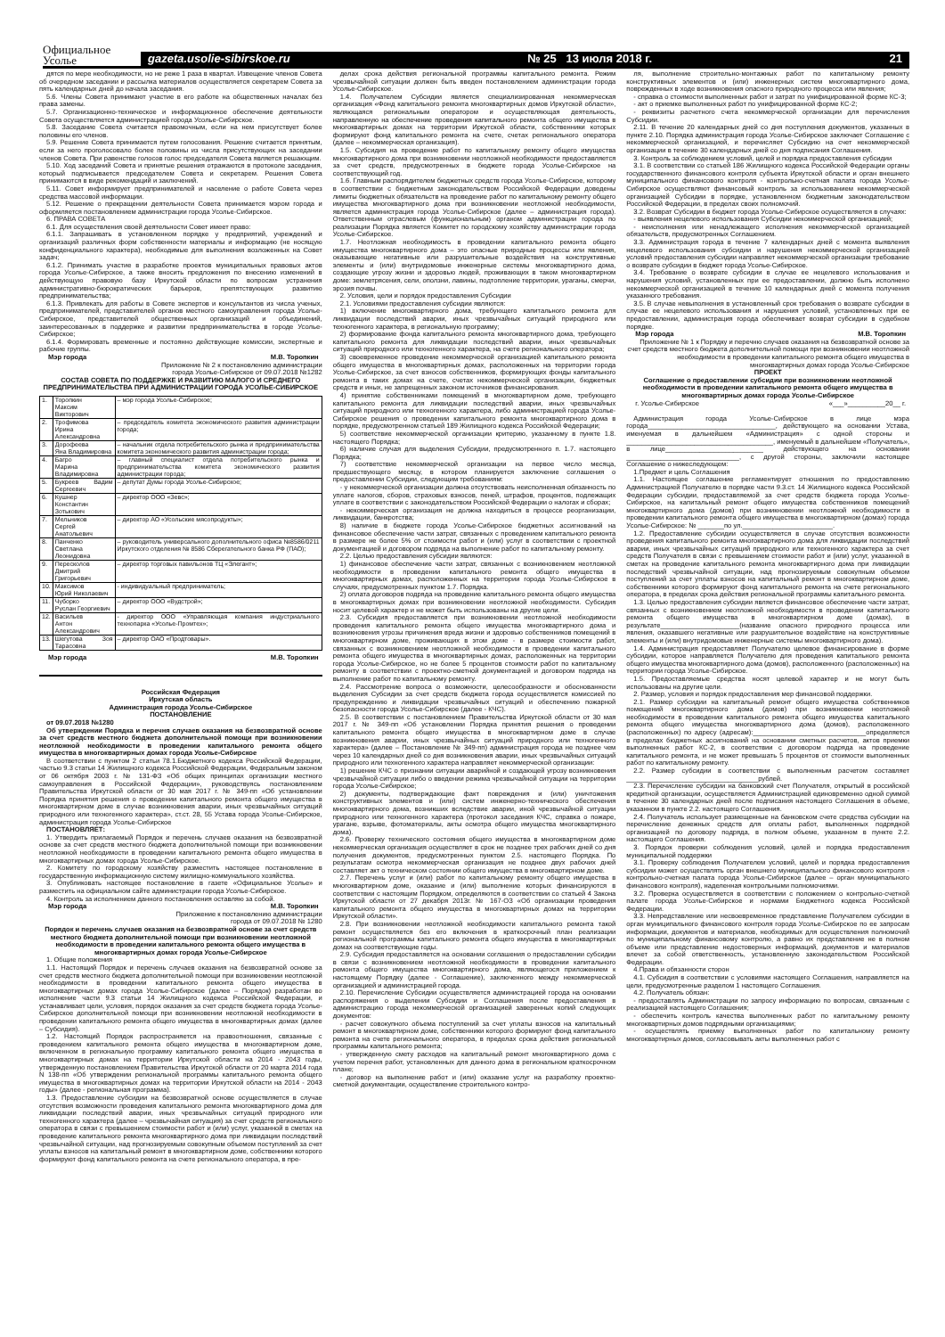Официальное
Усолье
gazeta.usolie-sibirskoe.ru № 25 13 июля 2018 г. 21
дятся по мере необходимости, но не реже 1 раза в квартал. Извещение членов Совета об очередном заседании и рассылка материалов осуществляется секретарем Совета за пять календарных дней до начала заседания.
5.6. Члены Совета принимают участие в его работе на общественных началах без права замены.
5.7. Организационно-техническое и информационное обеспечение деятельности Совета осуществляется администрацией города Усолье-Сибирское.
5.8. Заседание Совета считается правомочным, если на нем присутствует более половины его членов.
5.9. Решение Совета принимается путем голосования. Решение считается принятым, если за него проголосовало более половины из числа присутствующих на заседании членов Совета. При равенстве голосов голос председателя Совета является решающим.
5.10. Ход заседаний Совета и принятые решения отражаются в протоколе заседания, который подписывается председателем Совета и секретарем. Решения Совета принимаются в виде рекомендаций и заключений.
5.11. Совет информирует предпринимателей и население о работе Совета через средства массовой информации.
5.12. Решение о прекращении деятельности Совета принимается мэром города и оформляется постановлением администрации города Усолье-Сибирское.
6. ПРАВА СОВЕТА
6.1. Для осуществления своей деятельности Совет имеет право:
6.1.1. Запрашивать в установленном порядке у предприятий, учреждений и организаций различных форм собственности материалы и информацию (не носящую конфиденциального характера), необходимые для выполнения возложенных на Совет задач;
6.1.2. Принимать участие в разработке проектов муниципальных правовых актов города Усолье-Сибирское, а также вносить предложения по внесению изменений в действующую правовую базу Иркутской области по вопросам устранения административно-бюрократических барьеров, препятствующих развитию предпринимательства;
6.1.3. Привлекать для работы в Совете экспертов и консультантов из числа ученых, предпринимателей, представителей органов местного самоуправления города Усолье-Сибирское, представителей общественных организаций и объединений, заинтересованных в поддержке и развитии предпринимательства в городе Усолье-Сибирское;
6.1.4. Формировать временные и постоянно действующие комиссии, экспертные и рабочие группы.
Мэр города М.В. Торопкин
Приложение № 2 к постановлению администрации
города Усолье-Сибирское от 09.07.2018 №1282
СОСТАВ СОВЕТА ПО ПОДДЕРЖКЕ И РАЗВИТИЮ МАЛОГО И СРЕДНЕГО ПРЕДПРИНИМАТЕЛЬСТВА ПРИ АДМИНИСТРАЦИИ ГОРОДА УСОЛЬЕ-СИБИРСКОЕ
| 1. | Торопкин Максим Викторович | – мэр города Усолье-Сибирское; |
| 2. | Трофимова Ирина Александровна | – председатель комитета экономического развития администрации города; |
| 3. | Дорофеева Яна Владимировна | – начальник отдела потребительского рынка и предпринимательства комитета экономического развития администрации города; |
| 4. | Багро Марина Владимировна | – главный специалист отдела потребительского рынка и предпринимательства комитета экономического развития администрации города; |
| 5. | Букреев Вадим Сергеевич | – депутат Думы города Усолье-Сибирское; |
| 6. | Кушнер Константин Зотькович | – директор ООО «Зевс»; |
| 7. | Мельников Сергей Анатольевич | – директор АО «Усольские мясопродукты»; |
| 8. | Панченко Светлана Леонидовна | – руководитель универсального дополнительного офиса №8586/0211 Иркутского отделения № 8586 Сберегательного банка РФ (ПАО); |
| 9. | Пересколов Дмитрий Григорьевич | – директор торговых павильонов ТЦ «Элегант»; |
| 10. | Максимов Юрий Николаевич | - индивидуальный предприниматель; |
| 11. | Чуборко Руслан Георгиевич | – директор ООО «Вудстрой»; |
| 12. | Васильев Антон Александрович | - директор ООО «Управляющая компания индустриального технопарка «Усолье-Промтех»; |
| 13. | Шегутова Зоя Тарасовна | – директор ОАО «Продтовары». |
Мэр города М.В. Торопкин
Российская Федерация
Иркутская область
Администрация города Усолье-Сибирское
ПОСТАНОВЛЕНИЕ
от 09.07.2018 №1280
Об утверждении Порядка и перечня случаев оказания на безвозвратной основе за счет средств местного бюджета дополнительной помощи при возникновении неотложной необходимости в проведении капитального ремонта общего имущества в многоквартирных домах города Усолье-Сибирское
В соответствии с пунктом 2 статьи 78.1.Бюджетного кодекса Российской Федерации, частью 9.3 статьи 14 Жилищного кодекса Российской Федерации, Федеральным законом от 06 октября 2003 г. № 131-ФЗ «Об общих принципах организации местного самоуправления в Российской Федерации», руководствуясь постановлением Правительства Иркутской области от 30 мая 2017 г. № 349-пп «Об установлении Порядка принятия решения о проведении капитального ремонта общего имущества в многоквартирном доме в случае возникновения аварии, иных чрезвычайных ситуаций природного или техногенного характера», ст.ст. 28, 55 Устава города Усолье-Сибирское, администрация города Усолье-Сибирское
ПОСТАНОВЛЯЕТ:
1. Утвердить прилагаемый Порядок и перечень случаев оказания на безвозвратной основе за счет средств местного бюджета дополнительной помощи при возникновении неотложной необходимости в проведении капитального ремонта общего имущества в многоквартирных домах города Усолье-Сибирское.
2. Комитету по городскому хозяйству разместить настоящее постановление в государственную информационную систему жилищно-коммунального хозяйства.
3. Опубликовать настоящее постановление в газете «Официальное Усолье» и разместить на официальном сайте администрации города Усолье-Сибирское.
4. Контроль за исполнением данного постановления оставляю за собой.
Мэр города М.В. Торопкин
Приложение к постановлению администрации
города от 09.07.2018 № 1280
Порядок и перечень случаев оказания на безвозвратной основе за счет средств местного бюджета дополнительной помощи при возникновении неотложной необходимости в проведении капитального ремонта общего имущества в многоквартирных домах города Усолье-Сибирское
1. Общие положения
1.1. Настоящий Порядок и перечень случаев оказания на безвозвратной основе за счет средств местного бюджета дополнительной помощи при возникновении неотложной необходимости в проведении капитального ремонта общего имущества в многоквартирных домах города Усолье-Сибирское (далее – Порядок) разработан во исполнение части 9.3 статьи 14 Жилищного кодекса Российской Федерации, и устанавливает цели, условия, порядок оказания за счет средств бюджета города Усолье-Сибирское дополнительной помощи при возникновении неотложной необходимости в проведении капитального ремонта общего имущества в многоквартирных домах (далее – Субсидия).
1.2. Настоящий Порядок распространяется на правоотношения, связанные с проведением капитального ремонта общего имущества в многоквартирном доме, включенном в региональную программу капитального ремонта общего имущества в многоквартирных домах на территории Иркутской области на 2014 - 2043 годы, утвержденную постановлением Правительства Иркутской области от 20 марта 2014 года N 138-пп «Об утверждении региональной программы капитального ремонта общего имущества в многоквартирных домах на территории Иркутской области на 2014 - 2043 годы» (далее - региональная программа).
1.3. Предоставление субсидии на безвозвратной основе осуществляется в случае отсутствия возможности проведения капитального ремонта многоквартирного дома для ликвидации последствий аварии, иных чрезвычайных ситуаций природного или техногенного характера (далее – чрезвычайная ситуация) за счет средств регионального оператора в связи с превышением стоимости работ и (или) услуг, указанной в сметах на проведение капитального ремонта многоквартирного дома при ликвидации последствий чрезвычайной ситуации, над прогнозируемым совокупным объемом поступлений за счет уплаты взносов на капитальный ремонт в многоквартирном доме, собственники которого формируют фонд капитального ремонта на счете регионального оператора, в пре-
делах срока действия региональной программы капитального ремонта. Режим чрезвычайной ситуации должен быть введен постановлением администрации города Усолье-Сибирское.
1.4. Получателем Субсидии является специализированная некоммерческая организация «Фонд капитального ремонта многоквартирных домов Иркутской области», являющаяся региональным оператором и осуществляющая деятельность, направленную на обеспечение проведения капитального ремонта общего имущества в многоквартирных домах на территории Иркутской области, собственники которых формируют фонд капитального ремонта на счете, счетах регионального оператора (далее – некоммерческая организация).
1.5. Субсидия на проведение работ по капитальному ремонту общего имущества многоквартирного дома при возникновении неотложной необходимости предоставляется за счет средств, предусмотренных в бюджете города Усолье-Сибирское на соответствующий год.
1.6. Главным распорядителем бюджетных средств города Усолье-Сибирское, которому в соответствии с бюджетным законодательством Российской Федерации доведены лимиты бюджетных обязательств на проведение работ по капитальному ремонту общего имущества многоквартирного дома при возникновении неотложной необходимости, является администрация города Усолье-Сибирское (далее – администрация города). Ответственным отраслевым (функциональным) органом администрации города по реализации Порядка является Комитет по городскому хозяйству администрации города Усолье-Сибирское.
1.7. Неотложная необходимость в проведении капитального ремонта общего имущества многоквартирного дома – это опасные природные процессы или явления, оказывающие негативные или разрушительные воздействия на конструктивные элементы и (или) внутридомовые инженерные системы многоквартирного дома, создающие угрозу жизни и здоровью людей, проживающих в таком многоквартирном доме: землетрясения, сели, оползни, лавины, подтопление территории, ураганы, смерчи, эрозия почвы.
2. Условия, цели и порядок предоставления Субсидии
2.1. Условиями предоставления субсидии являются:
1) включение многоквартирного дома, требующего капитального ремонта для ликвидации последствий аварии, иных чрезвычайных ситуаций природного или техногенного характера, в региональную программу;
2) формирование фонда капитального ремонта многоквартирного дома, требующего капитального ремонта для ликвидации последствий аварии, иных чрезвычайных ситуаций природного или техногенного характера, на счете регионального оператора;
3) своевременное проведение некоммерческой организацией капитального ремонта общего имущества в многоквартирных домах, расположенных на территории города Усолье-Сибирское, за счет взносов собственников, формирующих фонды капитального ремонта в таких домах на счете, счетах некоммерческой организации, бюджетных средств и иных, не запрещенных законом источников финансирования.
4) принятие собственниками помещений в многоквартирном доме, требующего капитального ремонта для ликвидации последствий аварии, иных чрезвычайных ситуаций природного или техногенного характера, либо администрацией города Усолье-Сибирское решения о проведении капитального ремонта многоквартирного дома в порядке, предусмотренном статьей 189 Жилищного кодекса Российской Федерации;
5) соответствие некоммерческой организации критерию, указанному в пункте 1.8. настоящего Порядка;
6) наличие случая для выделения Субсидии, предусмотренного п. 1.7. настоящего Порядка;
7) соответствие некоммерческой организации на первое число месяца, предшествующего месяцу, в котором планируется заключение соглашения о предоставлении Субсидии, следующим требованиям:
- у некоммерческой организации должна отсутствовать неисполненная обязанность по уплате налогов, сборов, страховых взносов, пеней, штрафов, процентов, подлежащих уплате в соответствии с законодательством Российской Федерации о налогах и сборах;
- некоммерческая организация не должна находиться в процессе реорганизации, ликвидации, банкротства;
8) наличие в бюджете города Усолье-Сибирское бюджетных ассигнований на финансовое обеспечение части затрат, связанных с проведением капитального ремонта в размере не более 5% от стоимости работ и (или) услуг в соответствии с проектной документацией и договором подряда на выполнение работ по капитальному ремонту.
2.2. Целью предоставления субсидии являются:
1) финансовое обеспечение части затрат, связанных с возникновением неотложной необходимости в проведении капитального ремонта общего имущества в многоквартирных домах, расположенных на территории города Усолье-Сибирское в случаях, предусмотренных пунктом 1.7. Порядка.
2) оплата договоров подряда на проведение капитального ремонта общего имущества в многоквартирных домах при возникновении неотложной необходимости. Субсидия носит целевой характер и не может быть использованы на другие цели.
2.3. Субсидия предоставляется при возникновении неотложной необходимости проведения капитального ремонта общего имущества многоквартирного дома и возникновения угрозы причинения вреда жизни и здоровью собственников помещений в многоквартирном доме, проживающих в этом доме - в размере стоимости работ, связанных с возникновением неотложной необходимости в проведении капитального ремонта общего имущества в многоквартирных домах, расположенных на территории города Усолье-Сибирское, но не более 5 процентов стоимости работ по капитальному ремонту в соответствии с проектно-сметной документацией и договором подряда на выполнение работ по капитальному ремонту.
2.4. Рассмотрение вопроса о возможности, целесообразности и обоснованности выделения Субсидии за счет средств бюджета города осуществляется комиссией по предупреждению и ликвидации чрезвычайных ситуаций и обеспечению пожарной безопасности города Усолье-Сибирское (далее - КЧС).
2.5. В соответствии с постановлением Правительства Иркутской области от 30 мая 2017 г. № 349-пп «Об установлении Порядка принятия решения о проведении капитального ремонта общего имущества в многоквартирном доме в случае возникновения аварии, иных чрезвычайных ситуаций природного или техногенного характера» (далее – Постановление № 349-пп) администрация города не позднее чем через 10 календарных дней со дня возникновения аварии, иных чрезвычайных ситуаций природного или техногенного характера направляет некоммерческой организации:
1) решение КЧС о признании ситуации аварийной и создающей угрозу возникновения чрезвычайной ситуации либо о введении режима чрезвычайной ситуации на территории города Усолье-Сибирское;
2) документы, подтверждающие факт повреждения и (или) уничтожения конструктивных элементов и (или) систем инженерно-технического обеспечения многоквартирного дома, возникших вследствие аварии, иной чрезвычайной ситуации природного или техногенного характера (протокол заседания КЧС, справка о пожаре, урагане, взрыве, фотоматериалы, акты осмотра общего имущества многоквартирного дома).
2.6. Проверку технического состояния общего имущества в многоквартирном доме некоммерческая организация осуществляет в срок не позднее трех рабочих дней со дня получения документов, предусмотренных пунктом 2.5. настоящего Порядка. По результатам осмотра некоммерческая организация не позднее двух рабочих дней составляет акт о техническом состоянии общего имущества в многоквартирном доме.
2.7. Перечень услуг и (или) работ по капитальному ремонту общего имущества в многоквартирном доме, оказание и (или) выполнение которых финансируются в соответствии с настоящим Порядком, определяются в соответствии со статьей 4 Закона Иркутской области от 27 декабря 2013г. № 167-ОЗ «Об организации проведения капитального ремонта общего имущества в многоквартирных домах на территории Иркутской области».
2.8. При возникновении неотложной необходимости капитального ремонта такой ремонт осуществляется без его включения в краткосрочный план реализации региональной программы капитального ремонта общего имущества в многоквартирных домах на соответствующие годы.
2.9. Субсидия предоставляется на основании соглашения о предоставлении субсидии в связи с возникновением неотложной необходимости в проведении капитального ремонта общего имущества многоквартирного дома, являющегося приложением к настоящему Порядку (далее - Соглашение), заключенного между некоммерческой организацией и администрацией города.
2.10. Перечисление Субсидии осуществляется администрацией города на основании распоряжения о выделении Субсидии и Соглашения после предоставления в администрацию города некоммерческой организацией заверенных копий следующих документов:
- расчет совокупного объема поступлений за счет уплаты взносов на капитальный ремонт в многоквартирном доме, собственники которого формируют фонд капитального ремонта на счете регионального оператора, в пределах срока действия региональной программы капитального ремонта;
- утвержденную смету расходов на капитальный ремонт многоквартирного дома с учетом перечня работ, установленных для данного дома в региональном краткосрочном плане;
- договор на выполнение работ и (или) оказание услуг на разработку проектно-сметной документации, осуществление строительного контро-
ля, выполнение строительно-монтажных работ по капитальному ремонту конструктивных элементов и (или) инженерных систем многоквартирного дома, поврежденных в ходе возникновения опасного природного процесса или явления;
- справка о стоимости выполненных работ и затрат по унифицированной форме КС-3;
- акт о приемке выполненных работ по унифицированной форме КС-2;
- реквизиты расчетного счета некоммерческой организации для перечисления Субсидии.
2.11. В течение 20 календарных дней со дня поступления документов, указанных в пункте 2.10. Порядка администрация города Усолье-Сибирское заключает Соглашение с некоммерческой организацией, и перечисляет Субсидию на счет некоммерческой организации в течение 30 календарных дней со дня подписания Соглашения.
3. Контроль за соблюдением условий, целей и порядка предоставления субсидии
3.1. В соответствии со статьей 186 Жилищного кодекса Российской Федерации органы государственного финансового контроля субъекта Иркутской области и орган внешнего муниципального финансового контроля - контрольно-счетная палата города Усолье-Сибирское осуществляют финансовый контроль за использованием некоммерческой организацией Субсидии в порядке, установленном бюджетным законодательством Российской Федерации, в пределах своих полномочий.
3.2. Возврат Субсидии в бюджет города Усолье-Сибирское осуществляется в случаях:
- выявления нецелевого использования Субсидии некоммерческой организацией;
- неисполнения или ненадлежащего исполнения некоммерческой организацией обязательств, предусмотренных Соглашением.
3.3. Администрация города в течение 7 календарных дней с момента выявления нецелевого использования субсидии и нарушения некоммерческой организацией условий предоставления субсидии направляет некоммерческой организации требование о возврате субсидии в бюджет города Усолье-Сибирское.
3.4. Требование о возврате субсидии в случае ее нецелевого использования и нарушения условий, установленных при ее предоставлении, должно быть исполнено некоммерческой организацией в течение 10 календарных дней с момента получения указанного требования.
3.5. В случае невыполнения в установленный срок требования о возврате субсидии в случае ее нецелевого использования и нарушения условий, установленных при ее предоставлении, администрация города обеспечивает возврат субсидии в судебном порядке.
Мэр города М.В. Торопкин
Приложение № 1 к Порядку и перечню случаев оказания на безвозвратной основе за счет средств местного бюджета дополнительной помощи при возникновении неотложной необходимости в проведении капитального ремонта общего имущества в многоквартирных домах города Усолье-Сибирское
ПРОЕКТ
Соглашение о предоставлении субсидии при возникновении неотложной необходимости в проведении капитального ремонта общего имущества в многоквартирных домах города Усолье-Сибирское
г. Усолье-Сибирское «___»__________20__ г.
Администрация города Усолье-Сибирское в лице мэра города__________________________________, действующего на основании Устава, именуемая в дальнейшем «Администрация» с одной стороны и _______________________________________, именуемый в дальнейшем «Получатель», в лице__________________________ действующего на основании ______________________________, с другой стороны, заключили настоящее Соглашение о нижеследующем:
1.Предмет и цель Соглашения
1.1. Настоящее соглашение регламентирует отношения по предоставлению Администрацией Получателю в порядке части 9.3.ст. 14 Жилищного кодекса Российской Федерации субсидии, предоставляемой за счет средств бюджета города Усолье-Сибирское, на капитальный ремонт общего имущества собственников помещений многоквартирного дома (домов) при возникновении неотложной необходимости в проведении капитального ремонта общего имущества в многоквартирном (домах) города Усолье-Сибирское: № _______по ул.________________________.
1.2. Предоставление субсидии осуществляется в случае отсутствия возможности проведения капитального ремонта многоквартирного дома для ликвидации последствий аварии, иных чрезвычайных ситуаций природного или техногенного характера за счет средств Получателя в связи с превышением стоимости работ и (или) услуг, указанной в сметах на проведение капитального ремонта многоквартирного дома при ликвидации последствий чрезвычайной ситуации, над прогнозируемым совокупным объемом поступлений за счет уплаты взносов на капитальный ремонт в многоквартирном доме, собственники которого формируют фонд капитального ремонта на счете регионального оператора, в пределах срока действия региональной программы капитального ремонта.
1.3. Целью предоставления субсидии является финансовое обеспечение части затрат, связанных с возникновением неотложной необходимости в проведении капитального ремонта общего имущества в многоквартирном доме (домах), в результате_____________________(название опасного природного процесса или явления, оказавшего негативные или разрушительное воздействие на конструктивные элементы и (или) внутридомовые инженерные системы многоквартирного дома).
1.4. Администрация предоставляет Получателю целевое финансирование в форме субсидии, которое направляется Получателю для проведения капитального ремонта общего имущества многоквартирного дома (домов), расположенного (расположенных) на территории города Усолье-Сибирское.
1.5. Предоставляемые средства носят целевой характер и не могут быть использованы на другие цели.
2. Размер, условия и порядок предоставления мер финансовой поддержки.
2.1. Размер субсидии на капитальный ремонт общего имущества собственников помещений многоквартирного дома (домов) при возникновении неотложной необходимости в проведении капитального ремонта общего имущества капитального ремонта общего имущества многоквартирного дома (домов), расположенного (расположенных) по адресу (адресам):______________________________определяется в пределах бюджетных ассигнований на основании сметных расчетов, актов приемки выполненных работ КС-2, в соответствии с договором подряда на проведение капитального ремонта, и не может превышать 5 процентов от стоимости выполненных работ по капитальному ремонту.
2.2. Размер субсидии в соответствии с выполненным расчетом составляет ___________________________________рублей.
2.3. Перечисление субсидии на банковский счет Получателя, открытый в российской кредитной организации, осуществляется Администрацией единовременно одной суммой в течение 30 календарных дней после подписания настоящего Соглашения в объеме, указанном в пункте 2.2. настоящего Соглашения.
2.4. Получатель использует размещенные на банковском счете средства субсидии на перечисление денежных средств для оплаты работ, выполненных подрядной организацией по договору подряда, в полном объеме, указанном в пункте 2.2. настоящего Соглашения.
3. Порядок проверки соблюдения условий, целей и порядка предоставления муниципальной поддержки
3.1. Проверку соблюдения Получателем условий, целей и порядка предоставления субсидии может осуществлять орган внешнего муниципального финансового контроля - контрольно-счетная палата города Усолье-Сибирское (далее – орган муниципального финансового контроля), наделенная контрольными полномочиями.
3.2. Проверка осуществляется в соответствии с положением о контрольно-счетной палате города Усолье-Сибирское и нормами Бюджетного кодекса Российской Федерации.
3.3. Непредставление или несвоевременное представление Получателем субсидии в орган муниципального финансового контроля города Усолье-Сибирское по ее запросам информации, документов и материалов, необходимых для осуществления полномочий по муниципальному финансовому контролю, а равно их представление не в полном объеме или представление недостоверных информаций, документов и материалов влечет за собой ответственность, установленную законодательством Российской Федерации.
4.Права и обязанности сторон
4.1. Субсидия в соответствии с условиями настоящего Соглашения, направляется на цели, предусмотренные разделом 1 настоящего Соглашения.
4.2. Получатель обязан:
- предоставлять Администрации по запросу информацию по вопросам, связанным с реализацией настоящего Соглашения;
- обеспечить контроль качества выполненных работ по капитальному ремонту многоквартирных домов подрядными организациями;
- осуществлять приемку выполненных работ по капитальному ремонту многоквартирных домов, согласовывать акты выполненных работ с